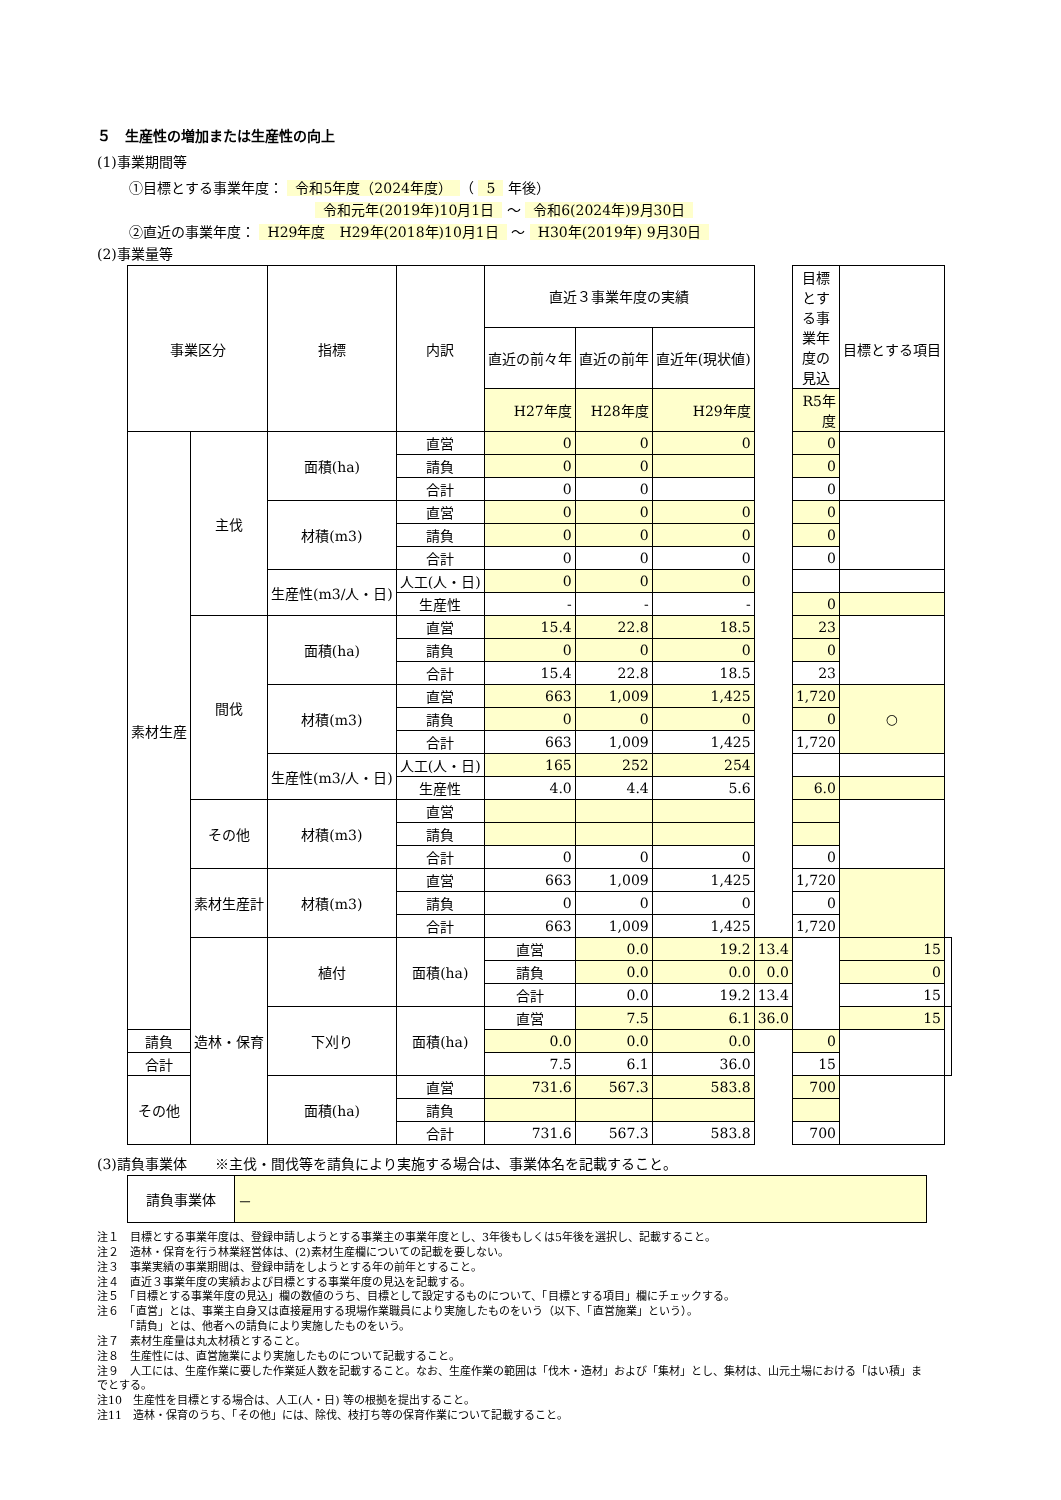５　生産性の増加または生産性の向上
(1)事業期間等
①目標とする事業年度： 令和5年度（2024年度） （ 5 年後）
令和元年(2019年)10月1日 ～ 令和6(2024年)9月30日
②直近の事業年度： H29年度　H29年(2018年)10月1日 ～ H30年(2019年) 9月30日
(2)事業量等
| 事業区分 | | 指標 | 内訳 | 直近３事業年度の実績 | | | | 目標とする事業年度の見込 | 目標とする項目 | |
| | | | | 直近の前々年 | 直近の前年 | 直近年(現状値) | | | | |
| | | | | H27年度 | H28年度 | H29年度 | | R5年度 | | |
| 素材生産 | 主伐 | 面積(ha) | 直営 | 0 | 0 | 0 | | 0 | | |
| | | | 請負 | 0 | 0 | | | 0 | | |
| | | | 合計 | 0 | 0 | | | 0 | | |
| | | 材積(m3) | 直営 | 0 | 0 | 0 | | 0 | | |
| | | | 請負 | 0 | 0 | 0 | | 0 | | |
| | | | 合計 | 0 | 0 | 0 | | 0 | | |
| | | 生産性(m3/人・日) | 人工(人・日) | 0 | 0 | 0 | | | | |
| | | | 生産性 | - | - | - | | 0 | | |
| | 間伐 | 面積(ha) | 直営 | 15.4 | 22.8 | 18.5 | | 23 | | |
| | | | 請負 | 0 | 0 | 0 | | 0 | | |
| | | | 合計 | 15.4 | 22.8 | 18.5 | | 23 | | |
| | | 材積(m3) | 直営 | 663 | 1,009 | 1,425 | | 1,720 | ○ | |
| | | | 請負 | 0 | 0 | 0 | | 0 | | |
| | | | 合計 | 663 | 1,009 | 1,425 | | 1,720 | | |
| | | 生産性(m3/人・日) | 人工(人・日) | 165 | 252 | 254 | | | | |
| | | | 生産性 | 4.0 | 4.4 | 5.6 | | 6.0 | | |
| | その他 | 材積(m3) | 直営 | | | | | | | |
| | | | 請負 | | | | | | | |
| | | | 合計 | 0 | 0 | 0 | | 0 | | |
| | 素材生産計 | 材積(m3) | 直営 | 663 | 1,009 | 1,425 | | 1,720 | | |
| | | | 請負 | 0 | 0 | 0 | | 0 | | |
| | | | 合計 | 663 | 1,009 | 1,425 | | 1,720 | | |
| | 造林・保育 | 植付 | 面積(ha) | 直営 | 0.0 | 19.2 | 13.4 | | 15 | |
| | | | | 請負 | 0.0 | 0.0 | 0.0 | | 0 | |
| | | | | 合計 | 0.0 | 19.2 | 13.4 | | 15 | |
| | | 下刈り | 面積(ha) | 直営 | 7.5 | 6.1 | 36.0 | | 15 | |
| 請負 | | | | 0.0 | 0.0 | 0.0 | | 0 | | |
| 合計 | | | | 7.5 | 6.1 | 36.0 | | 15 | | |
| その他 | | 面積(ha) | 直営 | 731.6 | 567.3 | 583.8 | | 700 | | |
| | | | 請負 | | | | | | | |
| | | | 合計 | 731.6 | 567.3 | 583.8 | | 700 | | |
(3)請負事業体　　※主伐・間伐等を請負により実施する場合は、事業体名を記載すること。
| 請負事業体 | － |
注１　目標とする事業年度は、登録申請しようとする事業主の事業年度とし、3年後もしくは5年後を選択し、記載すること。
注２　造林・保育を行う林業経営体は、(2)素材生産欄についての記載を要しない。
注３　事業実績の事業期間は、登録申請をしようとする年の前年とすること。
注４　直近３事業年度の実績および目標とする事業年度の見込を記載する。
注５　「目標とする事業年度の見込」欄の数値のうち、目標として設定するものについて、「目標とする項目」欄にチェックする。
注６　「直営」とは、事業主自身又は直接雇用する現場作業職員により実施したものをいう（以下、「直営施業」という）。
　　　「請負」とは、他者への請負により実施したものをいう。
注７　素材生産量は丸太材積とすること。
注８　生産性には、直営施業により実施したものについて記載すること。
注９　人工には、生産作業に要した作業延人数を記載すること。なお、生産作業の範囲は「伐木・造材」および「集材」とし、集材は、山元土場における「はい積」までとする。
注10　生産性を目標とする場合は、人工(人・日) 等の根拠を提出すること。
注11　造林・保育のうち、「その他」には、除伐、枝打ち等の保育作業について記載すること。